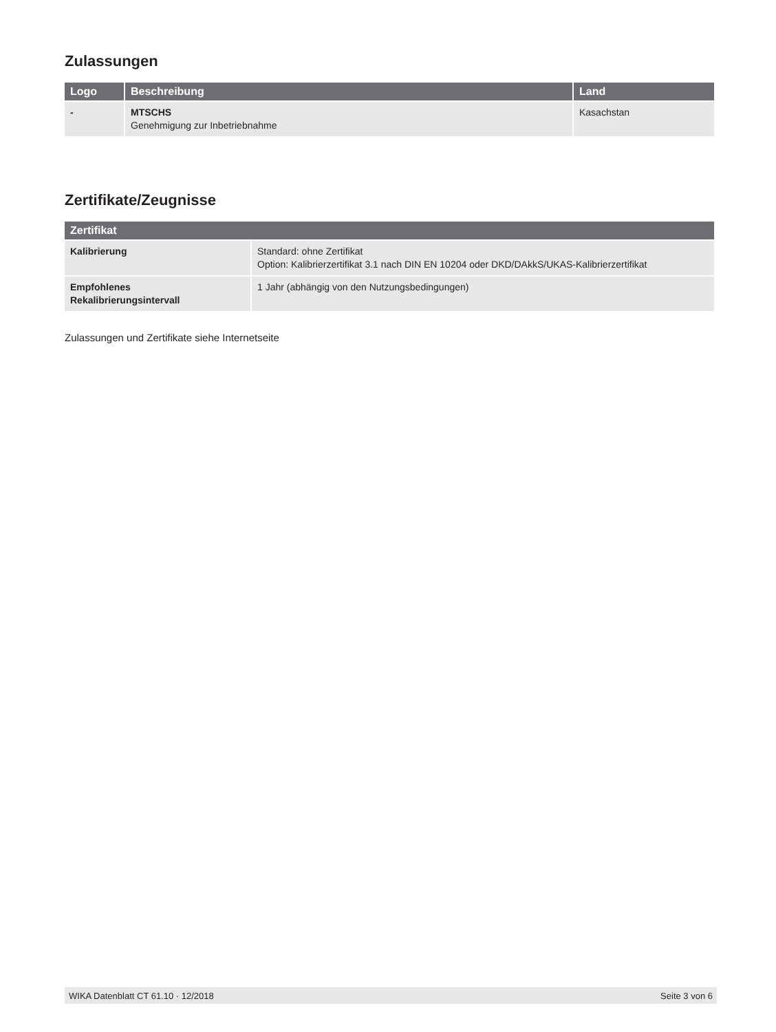Zulassungen
| Logo | Beschreibung | Land |
| --- | --- | --- |
| - | MTSCHS Genehmigung zur Inbetriebnahme | Kasachstan |
Zertifikate/Zeugnisse
| Zertifikat | |
| --- | --- |
| Kalibrierung | Standard: ohne Zertifikat Option: Kalibrierzertifikat 3.1 nach DIN EN 10204 oder DKD/DAkkS/UKAS-Kalibrierzertifikat |
| Empfohlenes Rekalibrierungsintervall | 1 Jahr (abhängig von den Nutzungsbedingungen) |
Zulassungen und Zertifikate siehe Internetseite
WIKA Datenblatt CT 61.10 · 12/2018 Seite 3 von 6